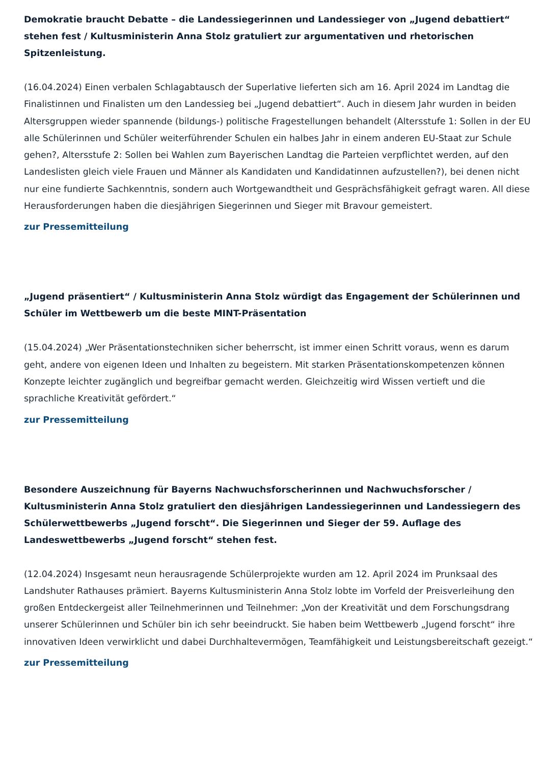Demokratie braucht Debatte – die Landessiegerinnen und Landessieger von „Jugend debattiert“ stehen fest / Kultusministerin Anna Stolz gratuliert zur argumentativen und rhetorischen Spitzenleistung.
(16.04.2024) Einen verbalen Schlagabtausch der Superlative lieferten sich am 16. April 2024 im Landtag die Finalistinnen und Finalisten um den Landessieg bei „Jugend debattiert“. Auch in diesem Jahr wurden in beiden Altersgruppen wieder spannende (bildungs-) politische Fragestellungen behandelt (Altersstufe 1: Sollen in der EU alle Schülerinnen und Schüler weiterführender Schulen ein halbes Jahr in einem anderen EU-Staat zur Schule gehen?, Altersstufe 2: Sollen bei Wahlen zum Bayerischen Landtag die Parteien verpflichtet werden, auf den Landeslisten gleich viele Frauen und Männer als Kandidaten und Kandidatinnen aufzustellen?), bei denen nicht nur eine fundierte Sachkenntnis, sondern auch Wortgewandtheit und Gesprächsfähigkeit gefragt waren. All diese Herausforderungen haben die diesjährigen Siegerinnen und Sieger mit Bravour gemeistert.
zur Pressemitteilung
„Jugend präsentiert“ / Kultusministerin Anna Stolz würdigt das Engagement der Schülerinnen und Schüler im Wettbewerb um die beste MINT-Präsentation
(15.04.2024) „Wer Präsentationstechniken sicher beherrscht, ist immer einen Schritt voraus, wenn es darum geht, andere von eigenen Ideen und Inhalten zu begeistern. Mit starken Präsentationskompetenzen können Konzepte leichter zugänglich und begreifbar gemacht werden. Gleichzeitig wird Wissen vertieft und die sprachliche Kreativität gefördert.“
zur Pressemitteilung
Besondere Auszeichnung für Bayerns Nachwuchsforscherinnen und Nachwuchsforscher / Kultusministerin Anna Stolz gratuliert den diesjährigen Landessiegerinnen und Landessiegern des Schülerwettbewerbs „Jugend forscht“. Die Siegerinnen und Sieger der 59. Auflage des Landeswettbewerbs „Jugend forscht“ stehen fest.
(12.04.2024) Insgesamt neun herausragende Schülerprojekte wurden am 12. April 2024 im Prunksaal des Landshuter Rathauses prämiert. Bayerns Kultusministerin Anna Stolz lobte im Vorfeld der Preisverleihung den großen Entdeckergeist aller Teilnehmerinnen und Teilnehmer: „Von der Kreativität und dem Forschungsdrang unserer Schülerinnen und Schüler bin ich sehr beeindruckt. Sie haben beim Wettbewerb „Jugend forscht“ ihre innovativen Ideen verwirklicht und dabei Durchhaltevermögen, Teamfähigkeit und Leistungsbereitschaft gezeigt.“
zur Pressemitteilung